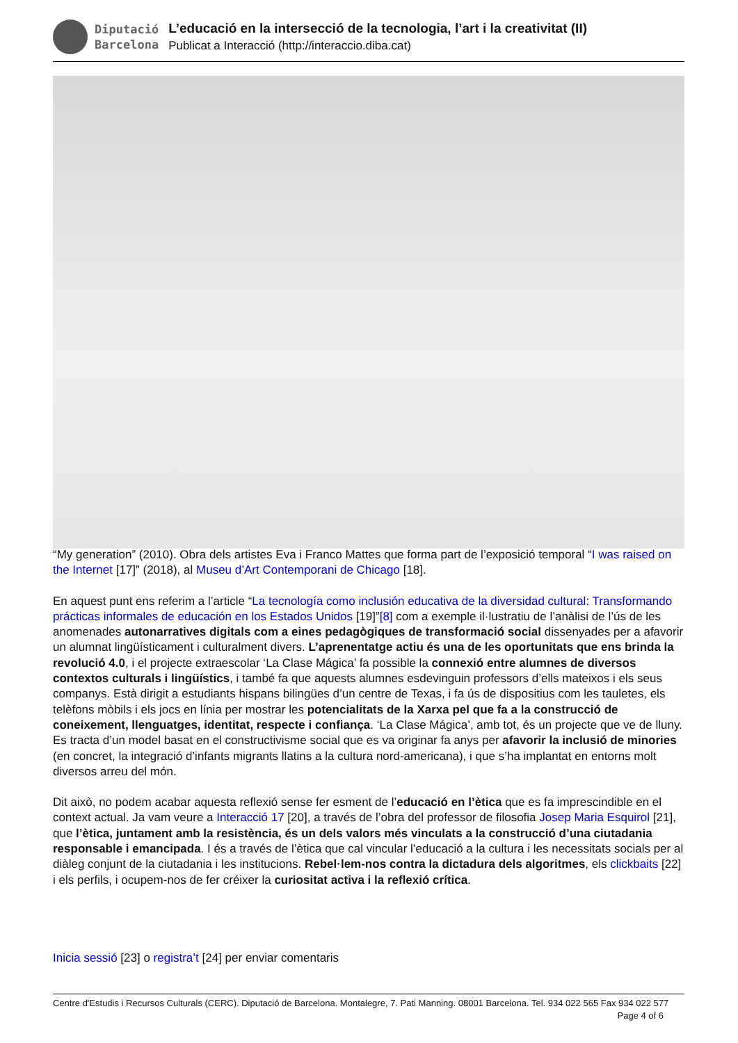Diputació
Barcelona
L’educació en la intersecció de la tecnologia, l’art i la creativitat (II)
Publicat a Interacció (http://interaccio.diba.cat)
“My generation” (2010). Obra dels artistes Eva i Franco Mattes que forma part de l’exposició temporal “I was raised on the Internet [17]” (2018), al Museu d’Art Contemporani de Chicago [18].
En aquest punt ens referim a l’article “La tecnología como inclusión educativa de la diversidad cultural: Transformando prácticas informales de educación en los Estados Unidos [19]”[8] com a exemple il·lustratiu de l’anàlisi de l’ús de les anomenades autonarratives digitals com a eines pedagògiques de transformació social dissenyades per a afavorir un alumnat lingüísticament i culturalment divers. L’aprenentatge actiu és una de les oportunitats que ens brinda la revolució 4.0, i el projecte extraescolar ‘La Clase Mágica’ fa possible la connexió entre alumnes de diversos contextos culturals i lingüístics, i també fa que aquests alumnes esdevinguin professors d’ells mateixos i els seus companys. Està dirigit a estudiants hispans bilingües d’un centre de Texas, i fa ús de dispositius com les tauletes, els telèfons mòbils i els jocs en línia per mostrar les potencialitats de la Xarxa pel que fa a la construcció de coneixement, llenguatges, identitat, respecte i confiança. ‘La Clase Mágica’, amb tot, és un projecte que ve de lluny. Es tracta d’un model basat en el constructivisme social que es va originar fa anys per afavorir la inclusió de minories (en concret, la integració d’infants migrants llatins a la cultura nord-americana), i que s’ha implantat en entorns molt diversos arreu del món.
Dit això, no podem acabar aquesta reflexió sense fer esment de l’educació en l’ètica que es fa imprescindible en el context actual. Ja vam veure a Interacció 17 [20], a través de l’obra del professor de filosofia Josep Maria Esquirol [21], que l’ètica, juntament amb la resistència, és un dels valors més vinculats a la construcció d’una ciutadania responsable i emancipada. I és a través de l’ètica que cal vincular l’educació a la cultura i les necessitats socials per al diàleg conjunt de la ciutadania i les institucions. Rebel·lem-nos contra la dictadura dels algoritmes, els clickbaits [22] i els perfils, i ocupem-nos de fer créixer la curiositat activa i la reflexió crítica.
Inicia sessió [23] o registra’t [24] per enviar comentaris
Centre d'Estudis i Recursos Culturals (CERC). Diputació de Barcelona. Montalegre, 7. Pati Manning. 08001 Barcelona. Tel. 934 022 565 Fax 934 022 577 Page 4 of 6